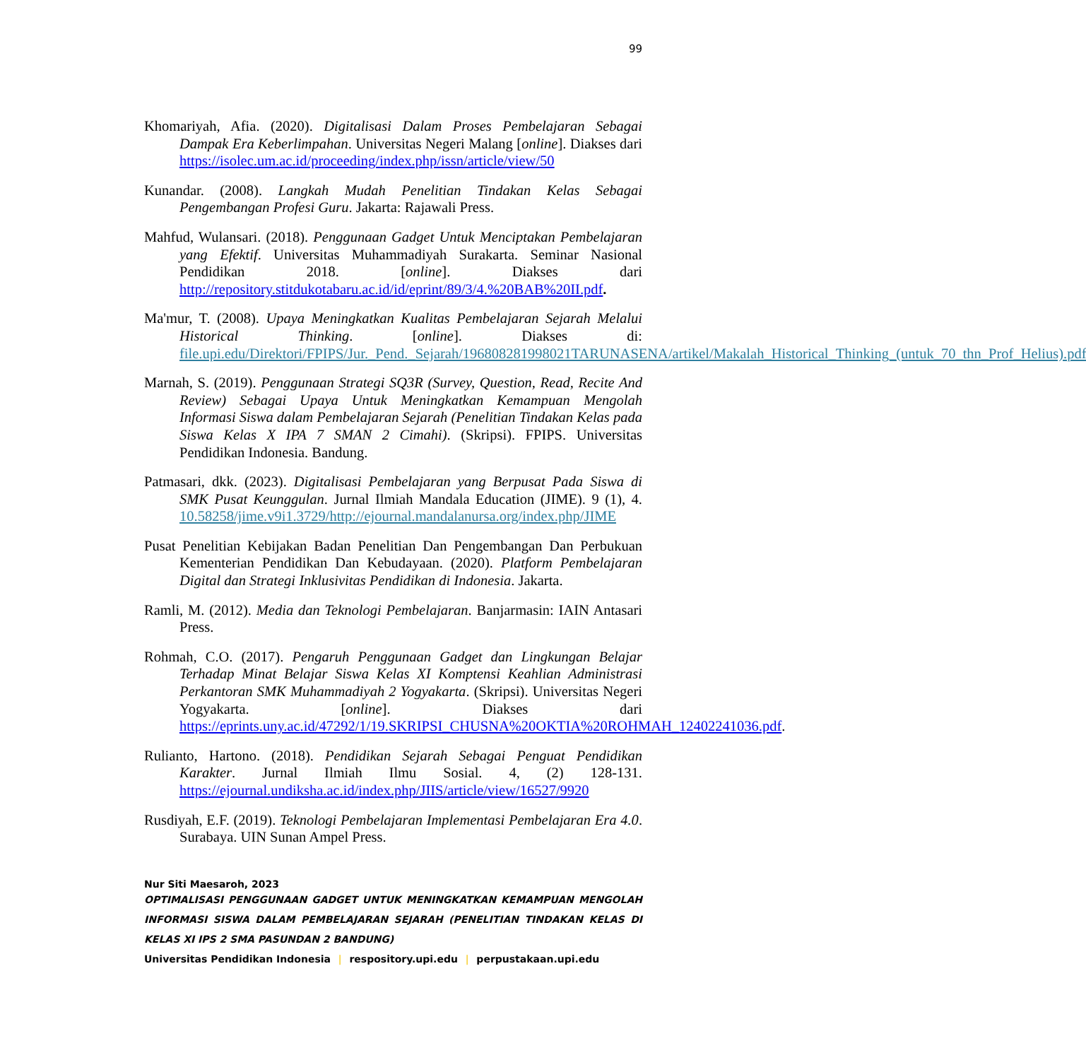99
Khomariyah, Afia. (2020). Digitalisasi Dalam Proses Pembelajaran Sebagai Dampak Era Keberlimpahan. Universitas Negeri Malang [online]. Diakses dari https://isolec.um.ac.id/proceeding/index.php/issn/article/view/50
Kunandar. (2008). Langkah Mudah Penelitian Tindakan Kelas Sebagai Pengembangan Profesi Guru. Jakarta: Rajawali Press.
Mahfud, Wulansari. (2018). Penggunaan Gadget Untuk Menciptakan Pembelajaran yang Efektif. Universitas Muhammadiyah Surakarta. Seminar Nasional Pendidikan 2018. [online]. Diakses dari http://repository.stitdukotabaru.ac.id/id/eprint/89/3/4.%20BAB%20II.pdf.
Ma'mur, T. (2008). Upaya Meningkatkan Kualitas Pembelajaran Sejarah Melalui Historical Thinking. [online]. Diakses di: file.upi.edu/Direktori/FPIPS/Jur._Pend._Sejarah/196808281998021TARUNASENA/artikel/Makalah_Historical_Thinking_(untuk_70_thn_Prof_Helius).pdf
Marnah, S. (2019). Penggunaan Strategi SQ3R (Survey, Question, Read, Recite And Review) Sebagai Upaya Untuk Meningkatkan Kemampuan Mengolah Informasi Siswa dalam Pembelajaran Sejarah (Penelitian Tindakan Kelas pada Siswa Kelas X IPA 7 SMAN 2 Cimahi). (Skripsi). FPIPS. Universitas Pendidikan Indonesia. Bandung.
Patmasari, dkk. (2023). Digitalisasi Pembelajaran yang Berpusat Pada Siswa di SMK Pusat Keunggulan. Jurnal Ilmiah Mandala Education (JIME). 9 (1), 4. 10.58258/jime.v9i1.3729/http://ejournal.mandalanursa.org/index.php/JIME
Pusat Penelitian Kebijakan Badan Penelitian Dan Pengembangan Dan Perbukuan Kementerian Pendidikan Dan Kebudayaan. (2020). Platform Pembelajaran Digital dan Strategi Inklusivitas Pendidikan di Indonesia. Jakarta.
Ramli, M. (2012). Media dan Teknologi Pembelajaran. Banjarmasin: IAIN Antasari Press.
Rohmah, C.O. (2017). Pengaruh Penggunaan Gadget dan Lingkungan Belajar Terhadap Minat Belajar Siswa Kelas XI Komptensi Keahlian Administrasi Perkantoran SMK Muhammadiyah 2 Yogyakarta. (Skripsi). Universitas Negeri Yogyakarta. [online]. Diakses dari https://eprints.uny.ac.id/47292/1/19.SKRIPSI_CHUSNA%20OKTIA%20ROHMAH_12402241036.pdf.
Rulianto, Hartono. (2018). Pendidikan Sejarah Sebagai Penguat Pendidikan Karakter. Jurnal Ilmiah Ilmu Sosial. 4, (2) 128-131. https://ejournal.undiksha.ac.id/index.php/JIIS/article/view/16527/9920
Rusdiyah, E.F. (2019). Teknologi Pembelajaran Implementasi Pembelajaran Era 4.0. Surabaya. UIN Sunan Ampel Press.
Nur Siti Maesaroh, 2023
OPTIMALISASI PENGGUNAAN GADGET UNTUK MENINGKATKAN KEMAMPUAN MENGOLAH INFORMASI SISWA DALAM PEMBELAJARAN SEJARAH (PENELITIAN TINDAKAN KELAS DI KELAS XI IPS 2 SMA PASUNDAN 2 BANDUNG)
Universitas Pendidikan Indonesia | respository.upi.edu | perpustakaan.upi.edu